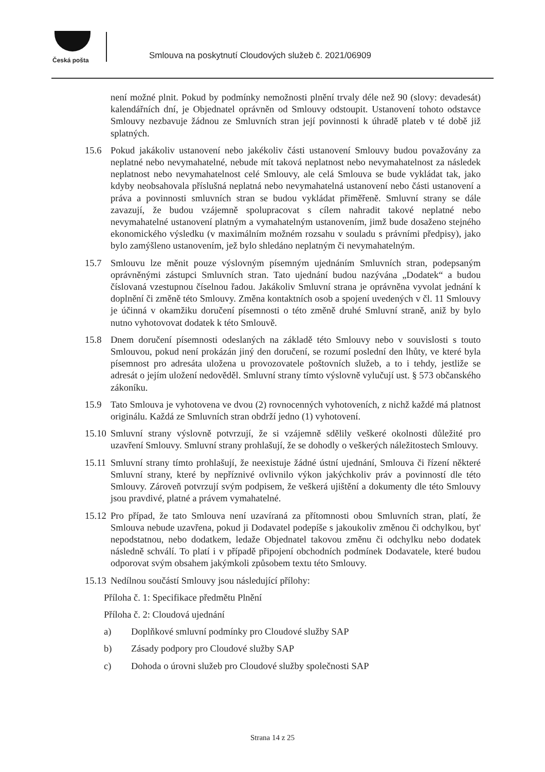Česká pošta
Smlouva na poskytnutí Cloudových služeb č. 2021/06909
není možné plnit. Pokud by podmínky nemožnosti plnění trvaly déle než 90 (slovy: devadesát) kalendářních dní, je Objednatel oprávněn od Smlouvy odstoupit. Ustanovení tohoto odstavce Smlouvy nezbavuje žádnou ze Smluvních stran její povinnosti k úhradě plateb v té době již splatných.
15.6 Pokud jakákoliv ustanovení nebo jakékoliv části ustanovení Smlouvy budou považovány za neplatné nebo nevymahatelné, nebude mít taková neplatnost nebo nevymahatelnost za následek neplatnost nebo nevymahatelnost celé Smlouvy, ale celá Smlouva se bude vykládat tak, jako kdyby neobsahovala příslušná neplatná nebo nevymahatelná ustanovení nebo části ustanovení a práva a povinnosti smluvních stran se budou vykládat přiměřeně. Smluvní strany se dále zavazují, že budou vzájemně spolupracovat s cílem nahradit takové neplatné nebo nevymahatelné ustanovení platným a vymahatelným ustanovením, jimž bude dosaženo stejného ekonomického výsledku (v maximálním možném rozsahu v souladu s právními předpisy), jako bylo zamýšleno ustanovením, jež bylo shledáno neplatným či nevymahatelným.
15.7 Smlouvu lze měnit pouze výslovným písemným ujednáním Smluvních stran, podepsaným oprávněnými zástupci Smluvních stran. Tato ujednání budou nazývána „Dodatek“ a budou číslovaná vzestupnou číselnou řadou. Jakákoliv Smluvní strana je oprávněna vyvolat jednání k doplnění či změně této Smlouvy. Změna kontaktních osob a spojení uvedených v čl. 11 Smlouvy je účinná v okamžiku doručení písemnosti o této změně druhé Smluvní straně, aniž by bylo nutno vyhotovovat dodatek k této Smlouvě.
15.8 Dnem doručení písemnosti odeslaných na základě této Smlouvy nebo v souvislosti s touto Smlouvou, pokud není prokázán jiný den doručení, se rozumí poslední den lhůty, ve které byla písemnost pro adresáta uložena u provozovatele poštovních služeb, a to i tehdy, jestliže se adresát o jejím uložení nedověděl. Smluvní strany tímto výslovně vylučují ust. § 573 občanského zákoníku.
15.9 Tato Smlouva je vyhotovena ve dvou (2) rovnocenných vyhotoveních, z nichž každé má platnost originálu. Každá ze Smluvních stran obdrží jedno (1) vyhotovení.
15.10 Smluvní strany výslovně potvrzují, že si vzájemně sdělily veškeré okolnosti důležité pro uzavření Smlouvy. Smluvní strany prohlašují, že se dohodly o veškerých náležitostech Smlouvy.
15.11 Smluvní strany tímto prohlašují, že neexistuje žádné ústní ujednání, Smlouva či řízení některé Smluvní strany, které by nepříznivé ovlivnilo výkon jakýchkoliv práv a povinností dle této Smlouvy. Zároveň potvrzují svým podpisem, že veškerá ujištění a dokumenty dle této Smlouvy jsou pravdivé, platné a právem vymahatelné.
15.12 Pro případ, že tato Smlouva není uzavíraná za přítomnosti obou Smluvních stran, platí, že Smlouva nebude uzavřena, pokud ji Dodavatel podepíše s jakoukoliv změnou či odchylkou, byt' nepodstatnou, nebo dodatkem, ledaže Objednatel takovou změnu či odchylku nebo dodatek následně schválí. To platí i v případě připojení obchodních podmínek Dodavatele, které budou odporovat svým obsahem jakýmkoli způsobem textu této Smlouvy.
15.13 Nedílnou součástí Smlouvy jsou následující přílohy:
Příloha č. 1: Specifikace předmětu Plnění
Příloha č. 2: Cloudová ujednání
a) Doplňkové smluvní podmínky pro Cloudové služby SAP
b) Zásady podpory pro Cloudové služby SAP
c) Dohoda o úrovni služeb pro Cloudové služby společnosti SAP
Strana 14 z 25